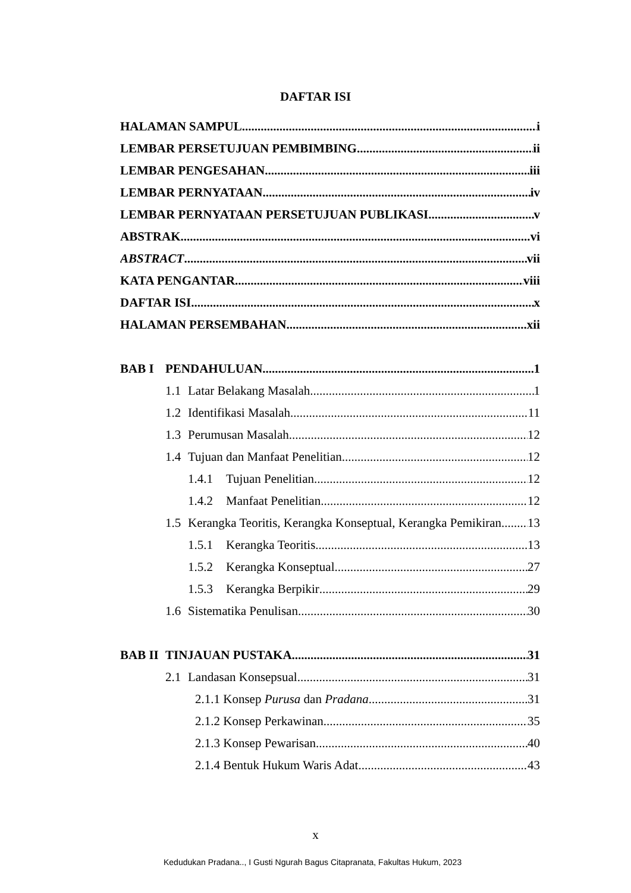DAFTAR ISI
HALAMAN SAMPUL i
LEMBAR PERSETUJUAN PEMBIMBING ii
LEMBAR PENGESAHAN iii
LEMBAR PERNYATAAN iv
LEMBAR PERNYATAAN PERSETUJUAN PUBLIKASI v
ABSTRAK vi
ABSTRACT vii
KATA PENGANTAR viii
DAFTAR ISI x
HALAMAN PERSEMBAHAN xii
BAB I PENDAHULUAN 1
1.1 Latar Belakang Masalah 1
1.2 Identifikasi Masalah 11
1.3 Perumusan Masalah 12
1.4 Tujuan dan Manfaat Penelitian 12
1.4.1 Tujuan Penelitian 12
1.4.2 Manfaat Penelitian 12
1.5 Kerangka Teoritis, Kerangka Konseptual, Kerangka Pemikiran 13
1.5.1 Kerangka Teoritis 13
1.5.2 Kerangka Konseptual 27
1.5.3 Kerangka Berpikir 29
1.6 Sistematika Penulisan 30
BAB II TINJAUAN PUSTAKA 31
2.1 Landasan Konsepsual 31
2.1.1 Konsep Purusa dan Pradana 31
2.1.2 Konsep Perkawinan 35
2.1.3 Konsep Pewarisan 40
2.1.4 Bentuk Hukum Waris Adat 43
x
Kedudukan Pradana.., I Gusti Ngurah Bagus Citapranata, Fakultas Hukum, 2023